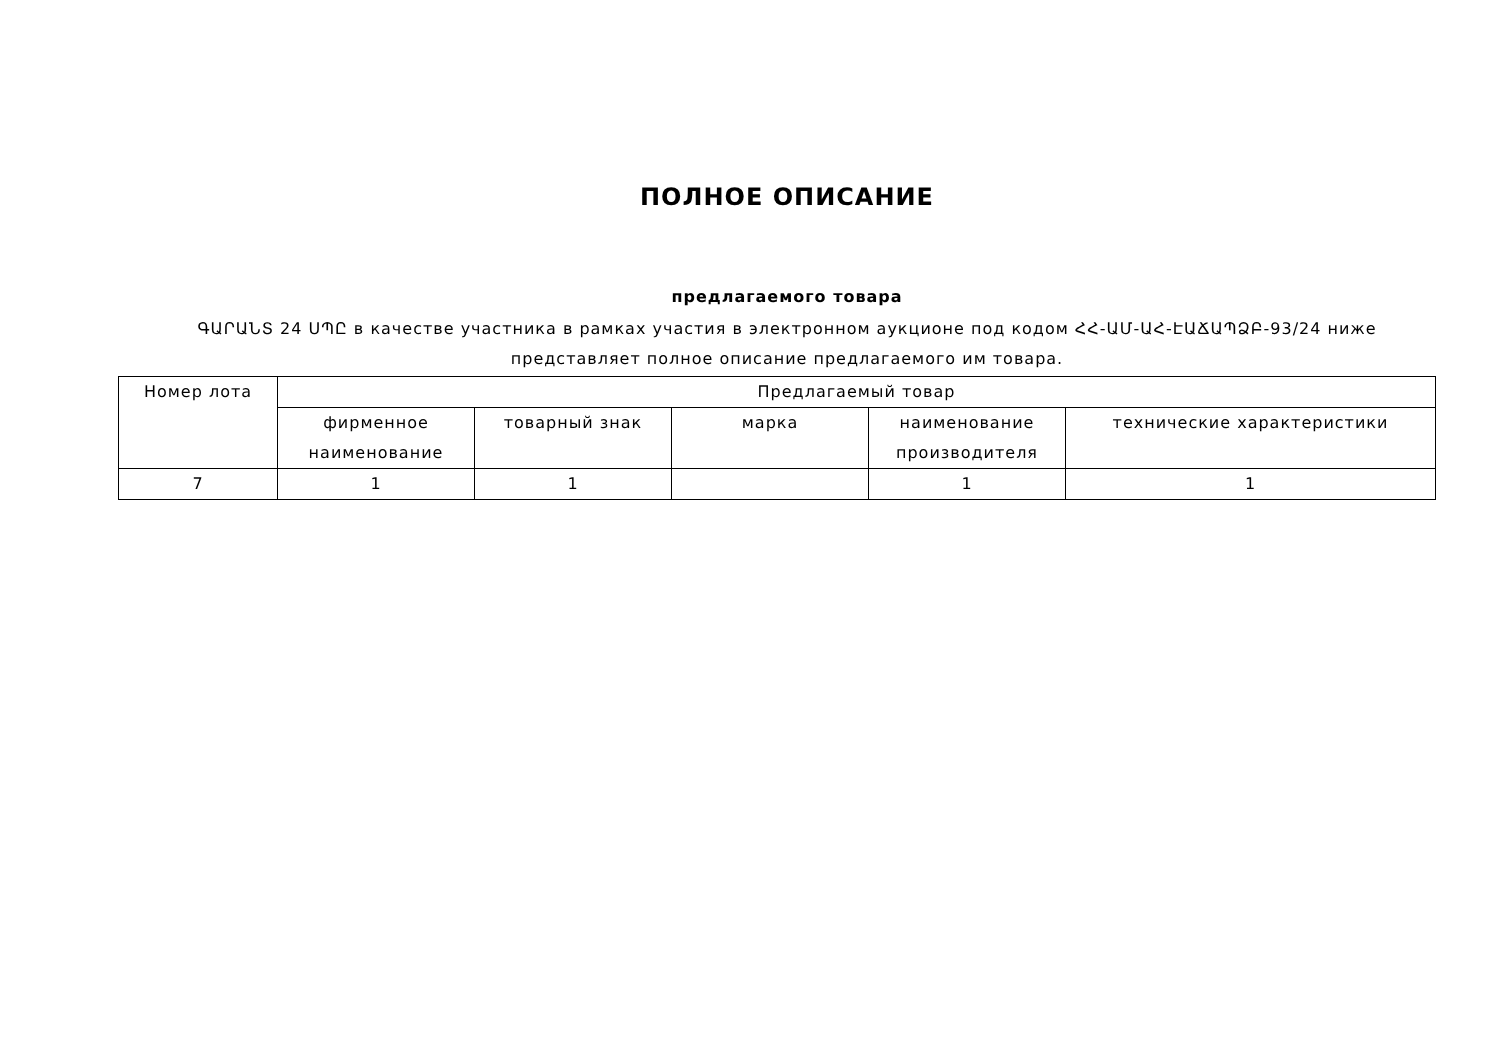ПОЛНОЕ ОПИСАНИЕ
предлагаемого товара
ԳԱՐԱՆՏ 24 ՍՊԸ в качестве участника в рамках участия в электронном аукционе под кодом ՀՀ-ԱՄ-ԱՀ-ԷԱՃԱՊՁԲ-93/24 ниже представляет полное описание предлагаемого им товара.
| Номер лота | Предлагаемый товар | | | | |
| --- | --- | --- | --- | --- | --- |
| | фирменное наименование | товарный знак | марка | наименование производителя | технические характеристики |
| 7 | 1 | 1 | | 1 | 1 |